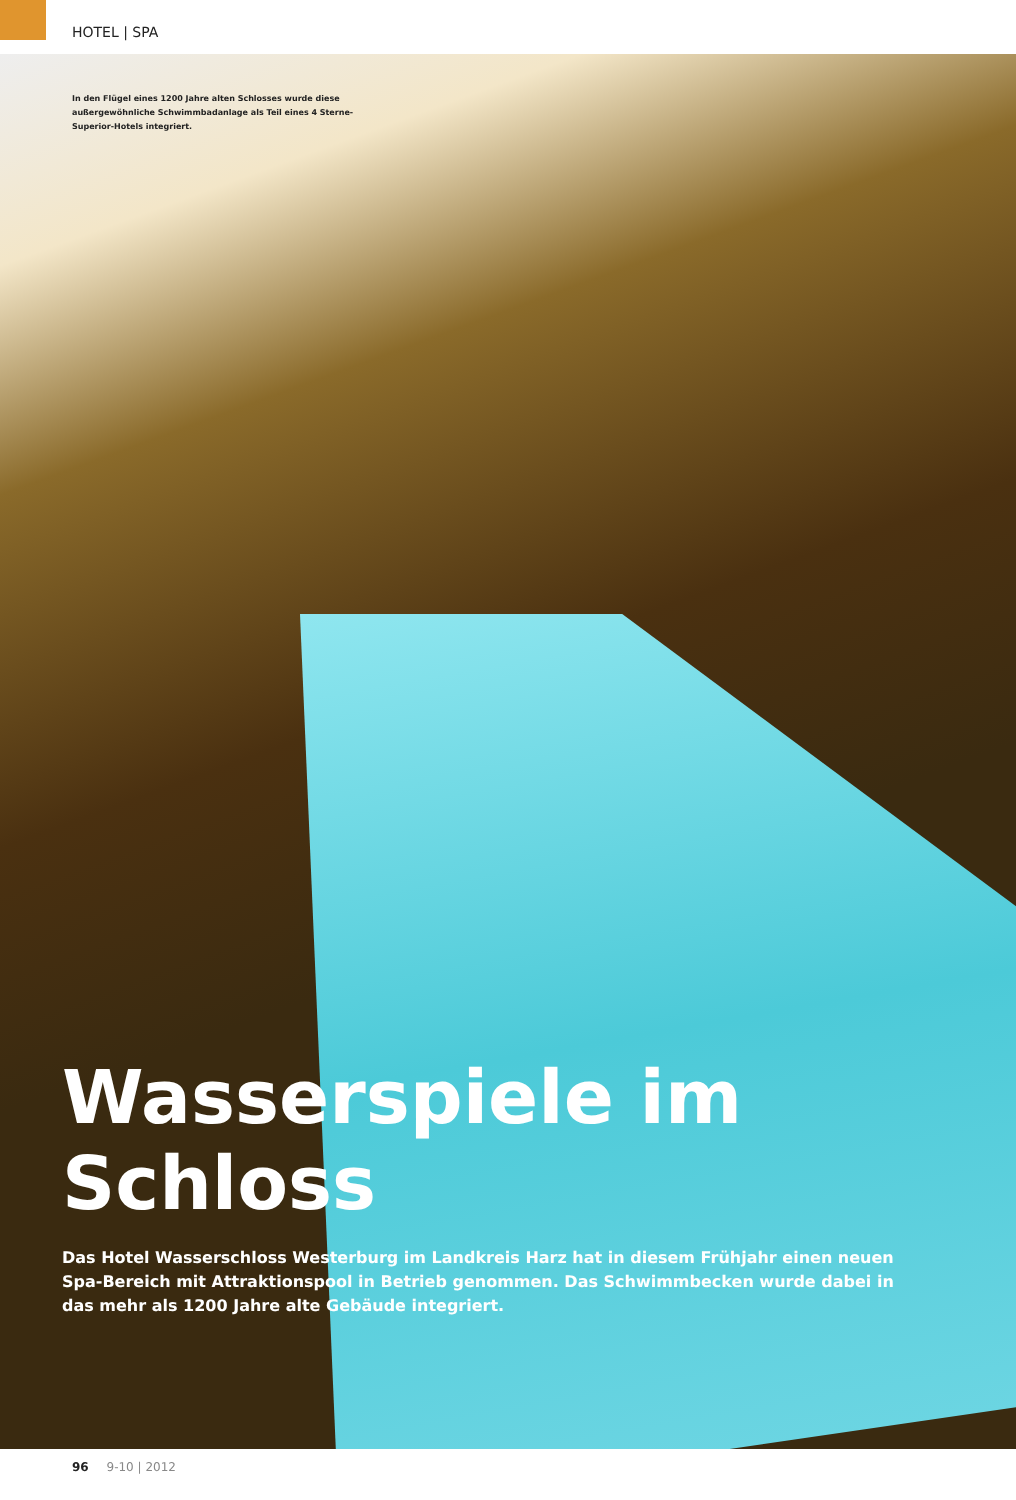HOTEL | SPA
In den Flügel eines 1200 Jahre alten Schlosses wurde diese außergewöhnliche Schwimmbadanlage als Teil eines 4 Sterne-Superior-Hotels integriert.
Wasserspiele im Schloss
Das Hotel Wasserschloss Westerburg im Landkreis Harz hat in diesem Frühjahr einen neuen Spa-Bereich mit Attraktionspool in Betrieb genommen. Das Schwimmbecken wurde dabei in das mehr als 1200 Jahre alte Gebäude integriert.
96 9-10 | 2012